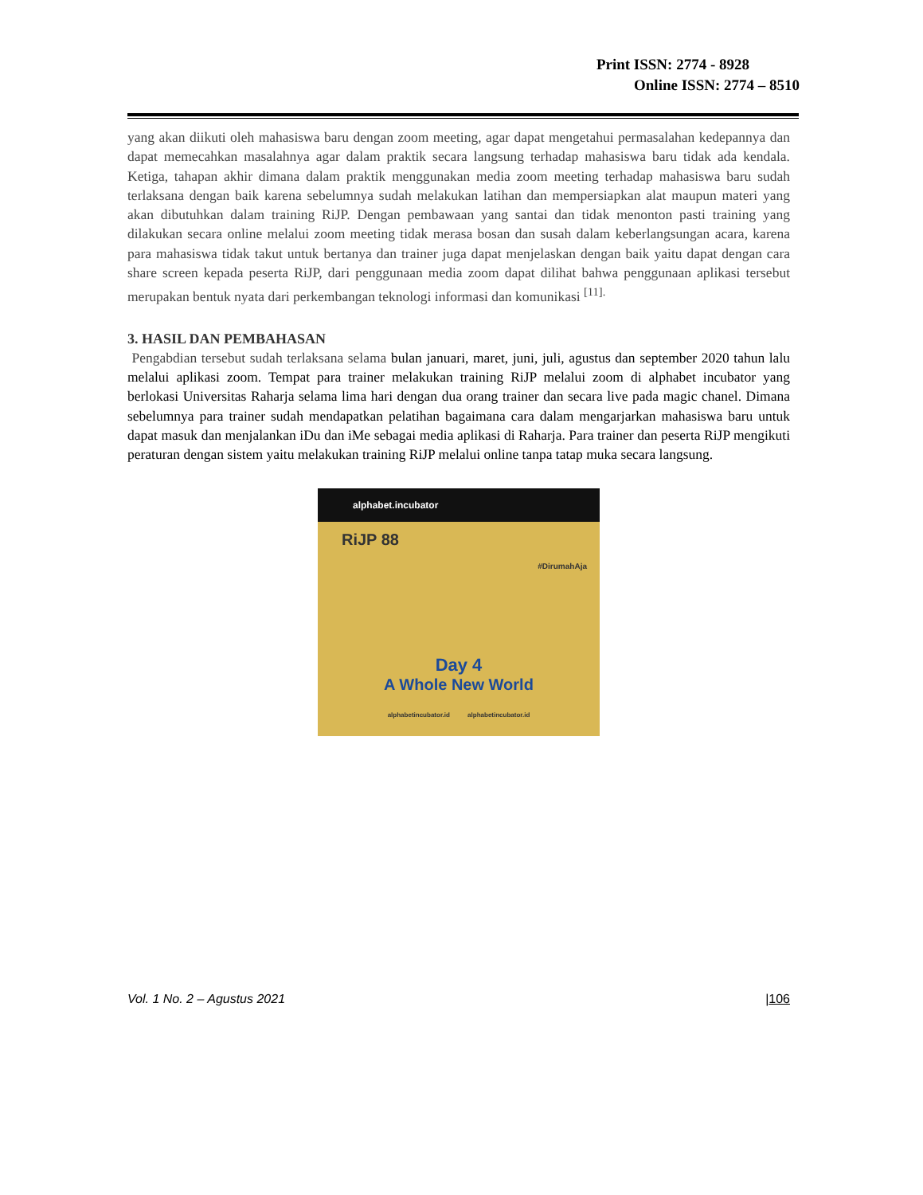Print ISSN: 2774 - 8928
Online ISSN: 2774 – 8510
yang akan diikuti oleh mahasiswa baru dengan zoom meeting, agar dapat mengetahui permasalahan kedepannya dan dapat memecahkan masalahnya agar dalam praktik secara langsung terhadap mahasiswa baru tidak ada kendala. Ketiga, tahapan akhir dimana dalam praktik menggunakan media zoom meeting terhadap mahasiswa baru sudah terlaksana dengan baik karena sebelumnya sudah melakukan latihan dan mempersiapkan alat maupun materi yang akan dibutuhkan dalam training RiJP. Dengan pembawaan yang santai dan tidak menonton pasti training yang dilakukan secara online melalui zoom meeting tidak merasa bosan dan susah dalam keberlangsungan acara, karena para mahasiswa tidak takut untuk bertanya dan trainer juga dapat menjelaskan dengan baik yaitu dapat dengan cara share screen kepada peserta RiJP, dari penggunaan media zoom dapat dilihat bahwa penggunaan aplikasi tersebut merupakan bentuk nyata dari perkembangan teknologi informasi dan komunikasi <sup>[11].</sup>
3. HASIL DAN PEMBAHASAN
Pengabdian tersebut sudah terlaksana selama bulan januari, maret, juni, juli, agustus dan september 2020 tahun lalu melalui aplikasi zoom. Tempat para trainer melakukan training RiJP melalui zoom di alphabet incubator yang berlokasi Universitas Raharja selama lima hari dengan dua orang trainer dan secara live pada magic chanel. Dimana sebelumnya para trainer sudah mendapatkan pelatihan bagaimana cara dalam mengarjarkan mahasiswa baru untuk dapat masuk dan menjalankan iDu dan iMe sebagai media aplikasi di Raharja. Para trainer dan peserta RiJP mengikuti peraturan dengan sistem yaitu melakukan training RiJP melalui online tanpa tatap muka secara langsung.
alphabet.incubator
RiJP 88
#DirumahAja
Day 4
A Whole New World
alphabetincubator.id alphabetincubator.id
Vol. 1 No. 2 – Agustus 2021 |106